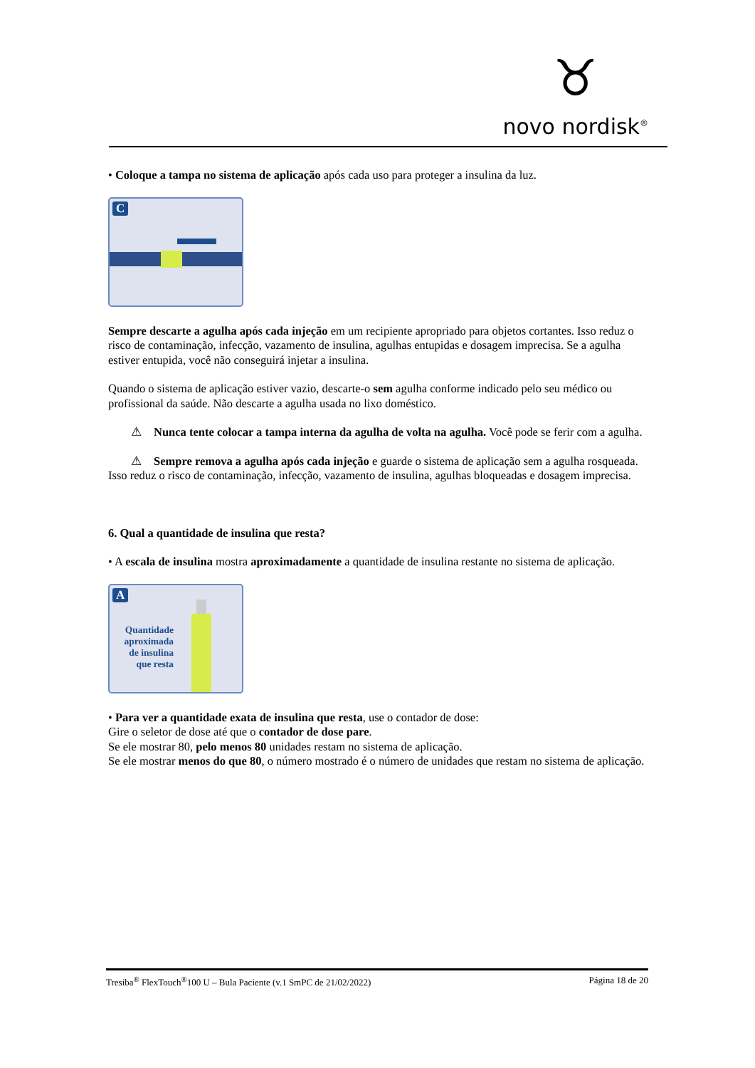♉
novo nordisk<sup>®</sup>
• Coloque a tampa no sistema de aplicação após cada uso para proteger a insulina da luz.
C
Sempre descarte a agulha após cada injeção em um recipiente apropriado para objetos cortantes. Isso reduz o risco de contaminação, infecção, vazamento de insulina, agulhas entupidas e dosagem imprecisa. Se a agulha estiver entupida, você não conseguirá injetar a insulina.
Quando o sistema de aplicação estiver vazio, descarte-o sem agulha conforme indicado pelo seu médico ou profissional da saúde. Não descarte a agulha usada no lixo doméstico.
⚠ Nunca tente colocar a tampa interna da agulha de volta na agulha. Você pode se ferir com a agulha.
⚠ Sempre remova a agulha após cada injeção e guarde o sistema de aplicação sem a agulha rosqueada.
Isso reduz o risco de contaminação, infecção, vazamento de insulina, agulhas bloqueadas e dosagem imprecisa.
6. Qual a quantidade de insulina que resta?
• A escala de insulina mostra aproximadamente a quantidade de insulina restante no sistema de aplicação.
A
Quantidade aproximada de insulina que resta
• Para ver a quantidade exata de insulina que resta, use o contador de dose:
Gire o seletor de dose até que o contador de dose pare.
Se ele mostrar 80, pelo menos 80 unidades restam no sistema de aplicação.
Se ele mostrar menos do que 80, o número mostrado é o número de unidades que restam no sistema de aplicação.
Tresiba<sup>®</sup> FlexTouch<sup>®</sup>100 U – Bula Paciente (v.1 SmPC de 21/02/2022) Página 18 de 20